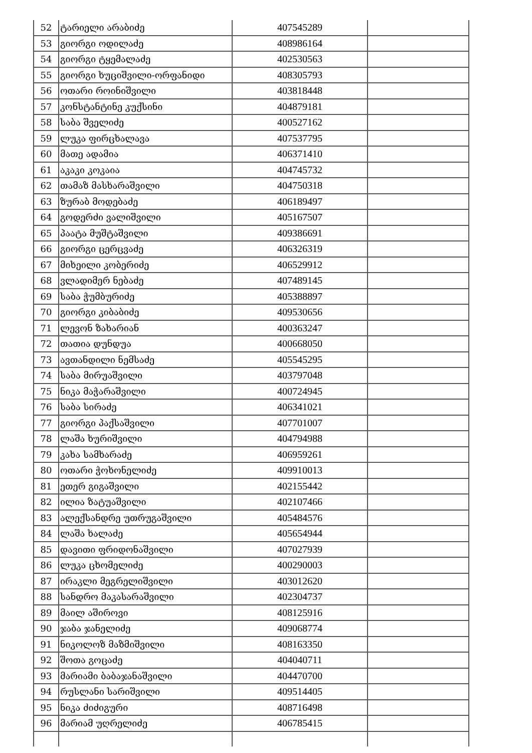| 52 | ტარიელი არაბიძე | 407545289 | |
| 53 | გიორგი ოდილაძე | 408986164 | |
| 54 | გიორგი ტყემალაძე | 402530563 | |
| 55 | გიორგი ხუციშვილი-ორფანიდი | 408305793 | |
| 56 | ოთარი როინიშვილი | 403818448 | |
| 57 | კონსტანტინე კუქსინი | 404879181 | |
| 58 | საბა შველიძე | 400527162 | |
| 59 | ლუკა ფირცხალავა | 407537795 | |
| 60 | მათე ადამია | 406371410 | |
| 61 | აკაკი კოკაია | 404745732 | |
| 62 | თამაზ მასხარაშვილი | 404750318 | |
| 63 | ზურაბ მოდებაძე | 406189497 | |
| 64 | გოდერძი ვალიშვილი | 405167507 | |
| 65 | პაატა მუშტაშვილი | 409386691 | |
| 66 | გიორგი ცერცვაძე | 406326319 | |
| 67 | მიხეილი კობერიძე | 406529912 | |
| 68 | ვლადიმერ ნებაძე | 407489145 | |
| 69 | საბა ჭუმბურიძე | 405388897 | |
| 70 | გიორგი კიბაბიძე | 409530656 | |
| 71 | ლევონ ზახარიან | 400363247 | |
| 72 | თათია დუნდუა | 400668050 | |
| 73 | ავთანდილი ნემსაძე | 405545295 | |
| 74 | საბა მირუაშვილი | 403797048 | |
| 75 | ნიკა მაჭარაშვილი | 400724945 | |
| 76 | საბა სირაძე | 406341021 | |
| 77 | გიორგი პაქსაშვილი | 407701007 | |
| 78 | ლაშა ხურიშვილი | 404794988 | |
| 79 | კახა სამხარაძე | 406959261 | |
| 80 | ოთარი ჭოხონელიძე | 409910013 | |
| 81 | ეთერ გიგაშვილი | 402155442 | |
| 82 | ილია ზატუაშვილი | 402107466 | |
| 83 | ალექსანდრე უთრუგაშვილი | 405484576 | |
| 84 | ლაშა ხალაძე | 405654944 | |
| 85 | დავითი ფრიდონაშვილი | 407027939 | |
| 86 | ლუკა ცხომელიძე | 400290003 | |
| 87 | ირაკლი მეგრელიშვილი | 403012620 | |
| 88 | სანდრო მაკასარაშვილი | 402304737 | |
| 89 | მაილ აშიროვი | 408125916 | |
| 90 | ჯაბა ჯანელიძე | 409068774 | |
| 91 | ნიკოლოზ მაზმიშვილი | 408163350 | |
| 92 | შოთა გოცაძე | 404040711 | |
| 93 | მარიამი ბაბაჯანაშვილი | 404470700 | |
| 94 | რუსლანი სარიშვილი | 409514405 | |
| 95 | ნიკა ძიძიგური | 408716498 | |
| 96 | მარიამ უღრელიძე | 406785415 | |